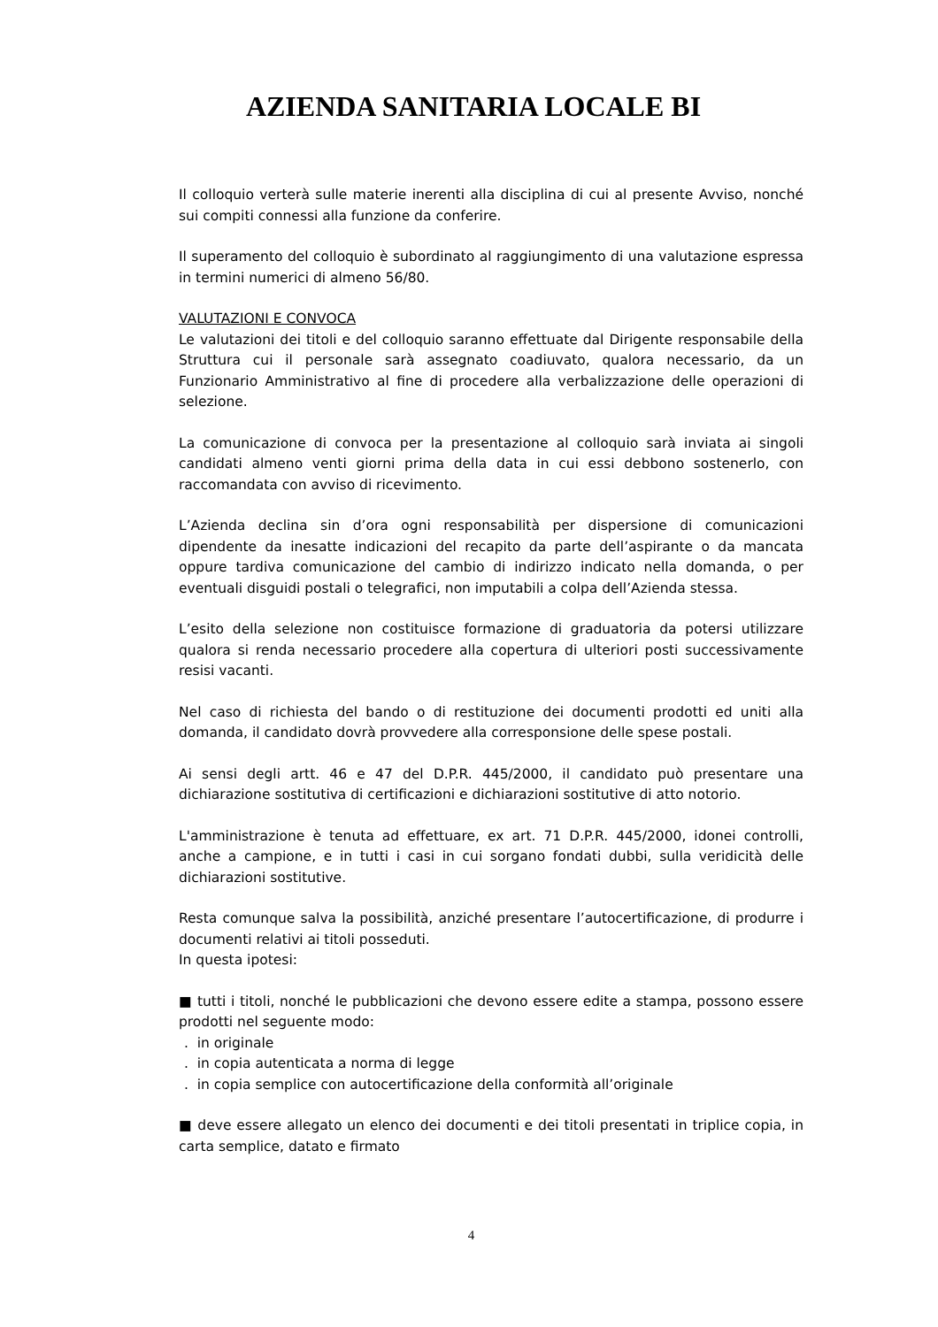AZIENDA SANITARIA LOCALE BI
Il colloquio verterà sulle materie inerenti alla disciplina di cui al presente Avviso, nonché sui compiti connessi alla funzione da conferire.
Il superamento del colloquio è subordinato al raggiungimento di una valutazione espressa in termini numerici di almeno 56/80.
VALUTAZIONI E CONVOCA
Le valutazioni dei titoli e del colloquio saranno effettuate dal Dirigente responsabile della Struttura cui il personale sarà assegnato coadiuvato, qualora necessario, da un Funzionario Amministrativo al fine di procedere alla verbalizzazione delle operazioni di selezione.
La comunicazione di convoca per la presentazione al colloquio sarà inviata ai singoli candidati almeno venti giorni prima della data in cui essi debbono sostenerlo, con raccomandata con avviso di ricevimento.
L’Azienda declina sin d’ora ogni responsabilità per dispersione di comunicazioni dipendente da inesatte indicazioni del recapito da parte dell’aspirante o da mancata oppure tardiva comunicazione del cambio di indirizzo indicato nella domanda, o per eventuali disguidi postali o telegrafici, non imputabili a colpa dell’Azienda stessa.
L’esito della selezione non costituisce formazione di graduatoria da potersi utilizzare qualora si renda necessario procedere alla copertura di ulteriori posti successivamente resisi vacanti.
Nel caso di richiesta del bando o di restituzione dei documenti prodotti ed uniti alla domanda, il candidato dovrà provvedere alla corresponsione delle spese postali.
Ai sensi degli artt. 46 e 47 del D.P.R. 445/2000, il candidato può presentare una dichiarazione sostitutiva di certificazioni e dichiarazioni sostitutive di atto notorio.
L'amministrazione è tenuta ad effettuare, ex art. 71 D.P.R. 445/2000, idonei controlli, anche a campione, e in tutti i casi in cui sorgano fondati dubbi, sulla veridicità delle dichiarazioni sostitutive.
Resta comunque salva la possibilità, anziché presentare l’autocertificazione, di produrre i documenti relativi ai titoli posseduti.
In questa ipotesi:
■ tutti i titoli, nonché le pubblicazioni che devono essere edite a stampa, possono essere prodotti nel seguente modo:
. in originale
. in copia autenticata a norma di legge
. in copia semplice con autocertificazione della conformità all’originale
■ deve essere allegato un elenco dei documenti e dei titoli presentati in triplice copia, in carta semplice, datato e firmato
4